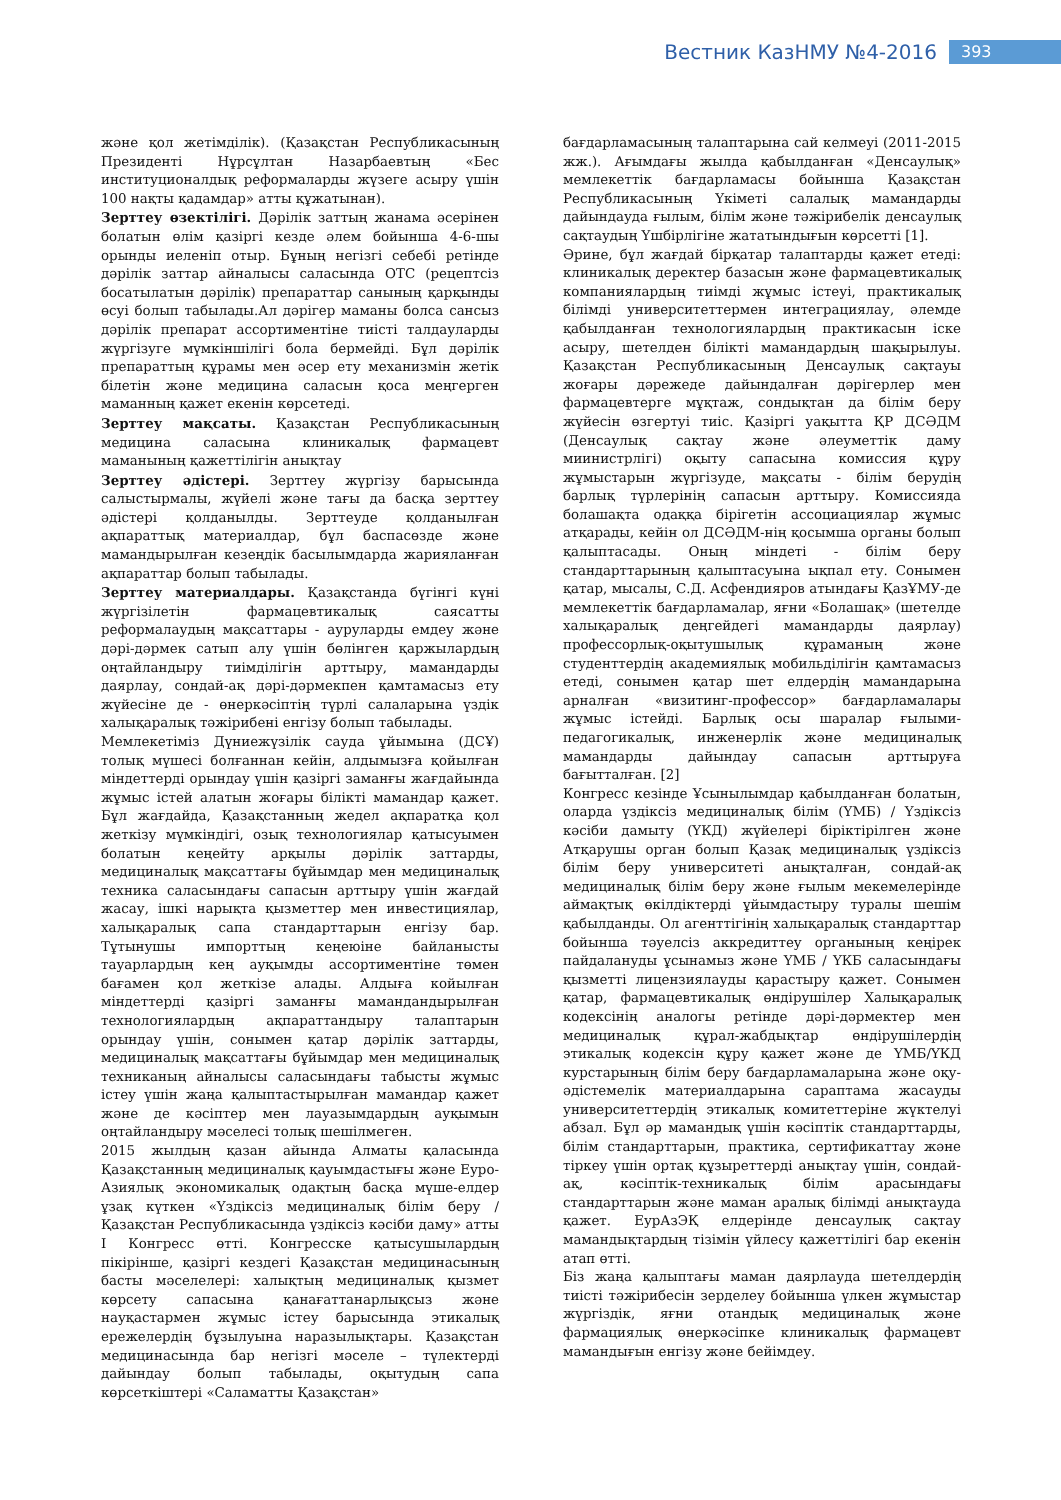Вестник КазНМУ №4-2016 393
және қол жетімділік). (Қазақстан Республикасының Президенті Нұрсұлтан Назарбаевтың «Бес институционалдық реформаларды жүзеге асыру үшін 100 нақты қадамдар» атты құжатынан).
Зерттеу өзектілігі. Дәрілік заттың жанама әсерінен болатын өлім қазіргі кезде әлем бойынша 4-6-шы орынды иеленіп отыр. Бұның негізгі себебі ретінде дәрілік заттар айналысы саласында ОТС (рецептсіз босатылатын дәрілік) препараттар санының қарқынды өсуі болып табылады.Ал дәрігер маманы болса сансыз дәрілік препарат ассортиментіне тиісті талдауларды жүргізуге мүмкіншілігі бола бермейді. Бұл дәрілік препараттың құрамы мен әсер ету механизмін жетік білетін және медицина саласын қоса меңгерген маманның қажет екенін көрсетеді.
Зерттеу мақсаты. Қазақстан Республикасының медицина саласына клиникалық фармацевт маманының қажеттілігін анықтау
Зерттеу әдістері. Зерттеу жүргізу барысында салыстырмалы, жүйелі және тағы да басқа зерттеу әдістері қолданылды. Зерттеуде қолданылған ақпараттық материалдар, бұл баспасөзде және мамандырылған кезеңдік басылымдарда жарияланған ақпараттар болып табылады.
Зерттеу материалдары. Қазақстанда бүгінгі күні жүргізілетін фармацевтикалық саясатты реформалаудың мақсаттары - ауруларды емдеу және дәрі-дәрмек сатып алу үшін бөлінген қаржылардың оңтайландыру тиімділігін арттыру, мамандарды даярлау, сондай-ақ дәрі-дәрмекпен қамтамасыз ету жүйесіне де - өнеркәсіптің түрлі салаларына үздік халықаралық тәжірибені енгізу болып табылады.
Мемлекетіміз Дүниежүзілік сауда ұйымына (ДСҰ) толық мүшесі болғаннан кейін, алдымызға қойылған міндеттерді орындау үшін қазіргі заманғы жағдайында жұмыс істей алатын жоғары білікті мамандар қажет. Бұл жағдайда, Қазақстанның жедел ақпаратқа қол жеткізу мүмкіндігі, озық технологиялар қатысуымен болатын кеңейту арқылы дәрілік заттарды, медициналық мақсаттағы бұйымдар мен медициналық техника саласындағы сапасын арттыру үшін жағдай жасау, ішкі нарықта қызметтер мен инвестициялар, халықаралық сапа стандарттарын енгізу бар. Тұтынушы импорттың кеңеюіне байланысты тауарлардың кең ауқымды ассортиментіне төмен бағамен қол жеткізе алады. Алдыға койылған міндеттерді қазіргі заманғы мамандандырылған технологиялардың ақпараттандыру талаптарын орындау үшін, сонымен қатар дәрілік заттарды, медициналық мақсаттағы бұйымдар мен медициналық техниканың айналысы саласындағы табысты жұмыс істеу үшін жаңа қалыптастырылған мамандар қажет және де кәсіптер мен лауазымдардың ауқымын оңтайландыру мәселесі толық шешілмеген.
2015 жылдың қазан айында Алматы қаласында Қазақстанның медициналық қауымдастығы және Еуро-Азиялық экономикалық одақтың басқа мүше-елдер ұзақ күткен «Үздіксіз медициналық білім беру / Қазақстан Республикасында үздіксіз кәсіби даму» атты I Конгресс өтті. Конгресске қатысушылардың пікірінше, қазіргі кездегі Қазақстан медицинасының басты мәселелері: халықтың медициналық қызмет көрсету сапасына қанағаттанарлықсыз және науқастармен жұмыс істеу барысында этикалық ережелердің бұзылуына наразылықтары. Қазақстан медицинасында бар негізгі мәселе – түлектерді дайындау болып табылады, оқытудың сапа көрсеткіштері «Саламатты Қазақстан»
бағдарламасының талаптарына сай келмеуі (2011-2015 жж.). Ағымдағы жылда қабылданған «Денсаулық» мемлекеттік бағдарламасы бойынша Қазақстан Республикасының Үкіметі салалық мамандарды дайындауда ғылым, білім және тәжірибелік денсаулық сақтаудың Үшбірлігіне жататындығын көрсетті [1].
Әрине, бұл жағдай бірқатар талаптарды қажет етеді: клиникалық деректер базасын және фармацевтикалық компаниялардың тиімді жұмыс істеуі, практикалық білімді университеттермен интеграциялау, әлемде қабылданған технологиялардың практикасын іске асыру, шетелден білікті мамандардың шақырылуы. Қазақстан Республикасының Денсаулық сақтауы жоғары дәрежеде дайындалған дәрігерлер мен фармацевтерге мұқтаж, сондықтан да білім беру жүйесін өзгертуі тиіс. Қазіргі уақытта ҚР ДСӘДМ (Денсаулық сақтау және әлеуметтік даму миинистрлігі) оқыту сапасына комиссия құру жұмыстарын жүргізуде, мақсаты - білім берудің барлық түрлерінің сапасын арттыру. Комиссияда болашақта одаққа бірігетін ассоциациялар жұмыс атқарады, кейін ол ДСӘДМ-нің қосымша органы болып қалыптасады. Оның міндеті - білім беру стандарттарының қалыптасуына ықпал ету. Сонымен қатар, мысалы, С.Д. Асфендияров атындағы ҚазҰМУ-де мемлекеттік бағдарламалар, яғни «Болашақ» (шетелде халықаралық деңгейдегі мамандарды даярлау) профессорлық-оқытушылық құраманың және студенттердің академиялық мобильділігін қамтамасыз етеді, сонымен қатар шет елдердің мамандарына арналған «визитинг-профессор» бағдарламалары жұмыс істейді. Барлық осы шаралар ғылыми-педагогикалық, инженерлік және медициналық мамандарды дайындау сапасын арттыруға бағытталған. [2]
Конгресс кезінде Ұсынылымдар қабылданған болатын, оларда үздіксіз медициналық білім (ҮМБ) / Үздіксіз кәсіби дамыту (ҮКД) жүйелері біріктірілген және Атқарушы орган болып Қазақ медициналық үздіксіз білім беру университеті анықталған, сондай-ақ медициналық білім беру және ғылым мекемелерінде аймақтық өкілдіктерді ұйымдастыру туралы шешім қабылданды. Ол агенттігінің халықаралық стандарттар бойынша тәуелсіз аккредиттеу органының кеңірек пайдалануды ұсынамыз және ҮМБ / ҮКБ саласындағы қызметті лицензиялауды қарастыру қажет. Сонымен қатар, фармацевтикалық өндірушілер Халықаралық кодексінің аналогы ретінде дәрі-дәрмектер мен медициналық құрал-жабдықтар өндірушілердің этикалық кодексін құру қажет және де ҮМБ/ҮКД курстарының білім беру бағдарламаларына және оқу-әдістемелік материалдарына сараптама жасауды университеттердің этикалық комитеттеріне жүктелуі абзал. Бұл әр мамандық үшін кәсіптік стандарттарды, білім стандарттарын, практика, сертификаттау және тіркеу үшін ортақ құзыреттерді анықтау үшін, сондай-ақ, кәсіптік-техникалық білім арасындағы стандарттарын және маман аралық білімді анықтауда қажет. ЕурАзЭҚ елдерінде денсаулық сақтау мамандықтардың тізімін үйлесу қажеттілігі бар екенін атап өтті.
Біз жаңа қалыптағы маман даярлауда шетелдердің тиісті тәжірибесін зерделеу бойынша үлкен жұмыстар жүргіздік, яғни отандық медициналық және фармациялық өнеркәсіпке клиникалық фармацевт мамандығын енгізу және бейімдеу.